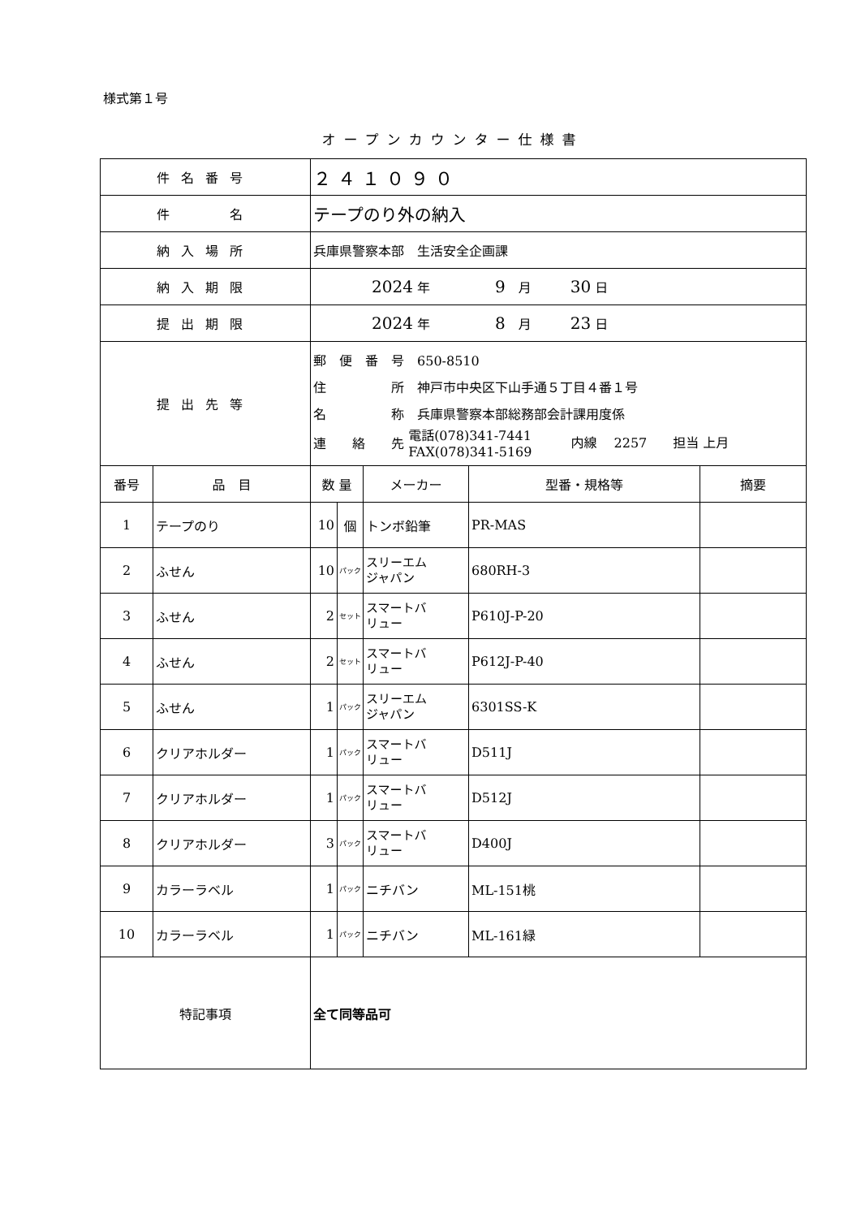様式第１号
オープンカウンター仕様書
| 件名番号 | | ２４１０９０ | | | | |
| 件 名 | | テープのり外の納入 | | | | |
| 納入場所 | | 兵庫県警察本部 生活安全企画課 | | | | |
| 納入期限 | | 2024 年 9 月 30 日 | | | | |
| 提出期限 | | 2024 年 8 月 23 日 | | | | |
| 提出先等 | | 郵 便 番 号 650-8510 住 所 神戸市中央区下山手通５丁目４番１号 名 称 兵庫県警察本部総務部会計課用度係 連 絡 先 電話(078)341-7441 FAX(078)341-5169 内線 2257 担当 上月 | | | | |
| 番号 | 品 目 | 数 量 | | メーカー | 型番・規格等 | 摘要 |
| 1 | テープのり | 10 | 個 | トンボ鉛筆 | PR-MAS | |
| 2 | ふせん | 10 | パック | スリーエム ジャパン | 680RH-3 | |
| 3 | ふせん | 2 | セット | スマートバ リュー | P610J-P-20 | |
| 4 | ふせん | 2 | セット | スマートバ リュー | P612J-P-40 | |
| 5 | ふせん | 1 | パック | スリーエム ジャパン | 6301SS-K | |
| 6 | クリアホルダー | 1 | パック | スマートバ リュー | D511J | |
| 7 | クリアホルダー | 1 | パック | スマートバ リュー | D512J | |
| 8 | クリアホルダー | 3 | パック | スマートバ リュー | D400J | |
| 9 | カラーラベル | 1 | パック | ニチバン | ML-151桃 | |
| 10 | カラーラベル | 1 | パック | ニチバン | ML-161緑 | |
| 特記事項 | | 全て同等品可 | | | | |